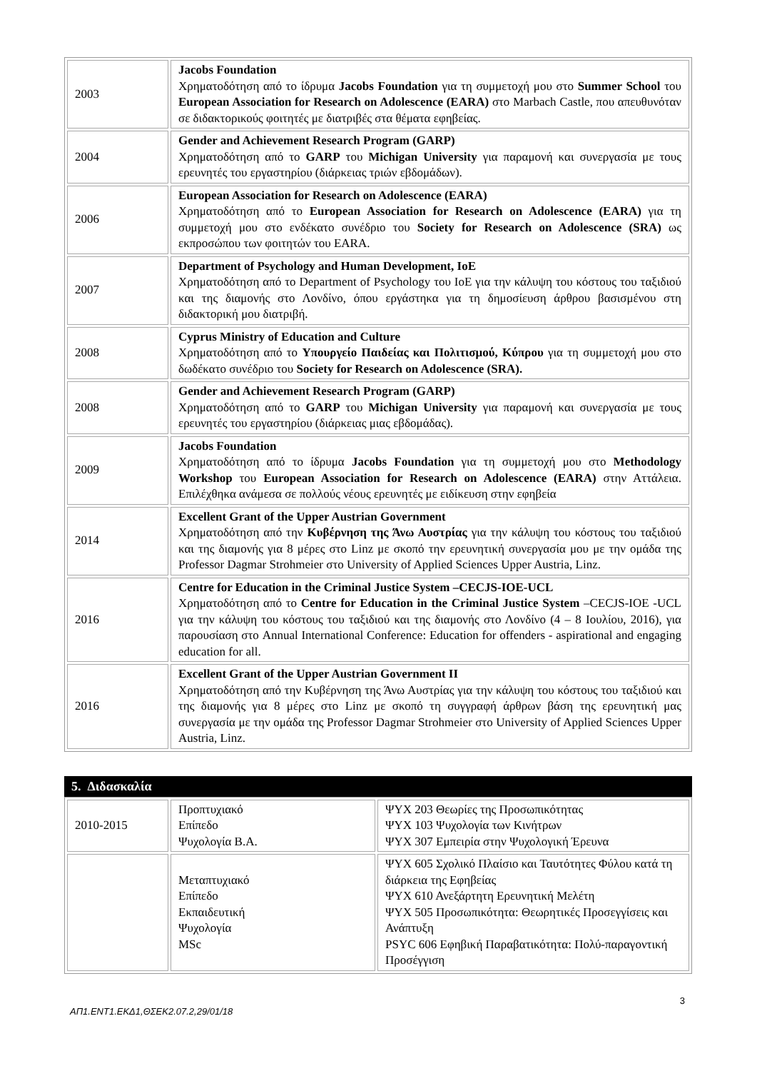| 2003 | Jacobs Foundation Χρηματοδότηση από το ίδρυμα Jacobs Foundation για τη συμμετοχή μου στο Summer School του European Association for Research on Adolescence (EARA) στο Marbach Castle, που απευθυνόταν σε διδακτορικούς φοιτητές με διατριβές στα θέματα εφηβείας. |
| 2004 | Gender and Achievement Research Program (GARP) Χρηματοδότηση από το GARP του Michigan University για παραμονή και συνεργασία με τους ερευνητές του εργαστηρίου (διάρκειας τριών εβδομάδων). |
| 2006 | European Association for Research on Adolescence (EARA) Χρηματοδότηση από το European Association for Research on Adolescence (EARA) για τη συμμετοχή μου στο ενδέκατο συνέδριο του Society for Research on Adolescence (SRA) ως εκπροσώπου των φοιτητών του EARA. |
| 2007 | Department of Psychology and Human Development, IoE Χρηματοδότηση από το Department of Psychology του IoE για την κάλυψη του κόστους του ταξιδιού και της διαμονής στο Λονδίνο, όπου εργάστηκα για τη δημοσίευση άρθρου βασισμένου στη διδακτορική μου διατριβή. |
| 2008 | Cyprus Ministry of Education and Culture Χρηματοδότηση από το Υπουργείο Παιδείας και Πολιτισμού, Κύπρου για τη συμμετοχή μου στο δωδέκατο συνέδριο του Society for Research on Adolescence (SRA). |
| 2008 | Gender and Achievement Research Program (GARP) Χρηματοδότηση από το GARP του Michigan University για παραμονή και συνεργασία με τους ερευνητές του εργαστηρίου (διάρκειας μιας εβδομάδας). |
| 2009 | Jacobs Foundation Χρηματοδότηση από το ίδρυμα Jacobs Foundation για τη συμμετοχή μου στο Methodology Workshop του European Association for Research on Adolescence (EARA) στην Αττάλεια. Επιλέχθηκα ανάμεσα σε πολλούς νέους ερευνητές με ειδίκευση στην εφηβεία |
| 2014 | Excellent Grant of the Upper Austrian Government Χρηματοδότηση από την Κυβέρνηση της Άνω Αυστρίας για την κάλυψη του κόστους του ταξιδιού και της διαμονής για 8 μέρες στο Linz με σκοπό την ερευνητική συνεργασία μου με την ομάδα της Professor Dagmar Strohmeier στο University of Applied Sciences Upper Austria, Linz. |
| 2016 | Centre for Education in the Criminal Justice System –CECJS-IOE-UCL Χρηματοδότηση από το Centre for Education in the Criminal Justice System –CECJS-IOE -UCL για την κάλυψη του κόστους του ταξιδιού και της διαμονής στο Λονδίνο (4 – 8 Ιουλίου, 2016), για παρουσίαση στο Annual International Conference: Education for offenders - aspirational and engaging education for all. |
| 2016 | Excellent Grant of the Upper Austrian Government II Χρηματοδότηση από την Κυβέρνηση της Άνω Αυστρίας για την κάλυψη του κόστους του ταξιδιού και της διαμονής για 8 μέρες στο Linz με σκοπό τη συγγραφή άρθρων βάση της ερευνητική μας συνεργασία με την ομάδα της Professor Dagmar Strohmeier στο University of Applied Sciences Upper Austria, Linz. |
5. Διδασκαλία
| 2010-2015 | Προπτυχιακό Επίπεδο Ψυχολογία B.A. | ΨΥΧ 203 Θεωρίες της Προσωπικότητας ΨΥΧ 103 Ψυχολογία των Κινήτρων ΨΥΧ 307 Εμπειρία στην Ψυχολογική Έρευνα |
| | Μεταπτυχιακό Επίπεδο Εκπαιδευτική Ψυχολογία MSc | ΨΥΧ 605 Σχολικό Πλαίσιο και Ταυτότητες Φύλου κατά τη διάρκεια της Εφηβείας ΨΥΧ 610 Ανεξάρτητη Ερευνητική Μελέτη ΨΥΧ 505 Προσωπικότητα: Θεωρητικές Προσεγγίσεις και Ανάπτυξη PSYC 606 Εφηβική Παραβατικότητα: Πολύ-παραγοντική Προσέγγιση |
3
ΑΠ1.ΕΝΤ1.ΕΚΔ1,ΘΣΕΚ2.07.2,29/01/18